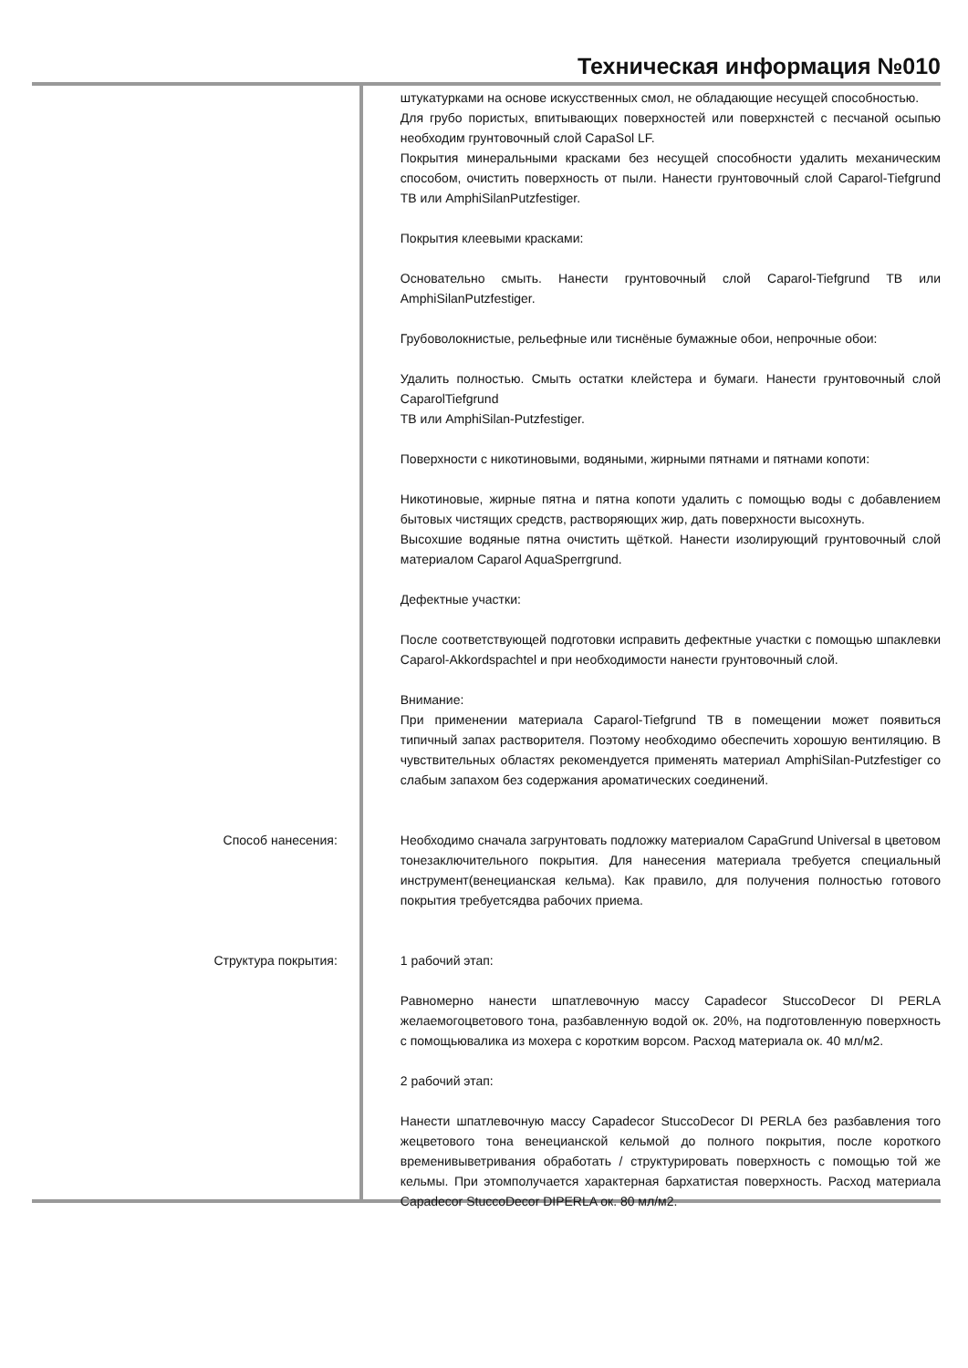Техническая информация №010
штукатурками на основе искусственных смол, не обладающие несущей способностью.
Для грубо пористых, впитывающих поверхностей или поверхнстей с песчаной осыпью необходим грунтовочный слой CapaSol LF.
Покрытия минеральными красками без несущей способности удалить механическим способом, очистить поверхность от пыли. Нанести грунтовочный слой Caparol-Tiefgrund TB или AmphiSilanPutzfestiger.
Покрытия клеевыми красками:
Основательно смыть. Нанести грунтовочный слой Caparol-Tiefgrund TB или AmphiSilanPutzfestiger.
Грубоволокнистые, рельефные или тиснёные бумажные обои, непрочные обои:
Удалить полностью. Смыть остатки клейстера и бумаги. Нанести грунтовочный слой CaparolTiefgrund
TB или AmphiSilan-Putzfestiger.
Поверхности с никотиновыми, водяными, жирными пятнами и пятнами копоти:
Никотиновые, жирные пятна и пятна копоти удалить с помощью воды с добавлением бытовых чистящих средств, растворяющих жир, дать поверхности высохнуть.
Высохшие водяные пятна очистить щёткой. Нанести изолирующий грунтовочный слой материалом Caparol AquaSperrgrund.
Дефектные участки:
После соответствующей подготовки исправить дефектные участки с помощью шпаклевки Caparol-Akkordspachtel и при необходимости нанести грунтовочный слой.
Внимание:
При применении материала Caparol-Tiefgrund TB в помещении может появиться типичный запах растворителя. Поэтому необходимо обеспечить хорошую вентиляцию. В чувствительных областях рекомендуется применять материал AmphiSilan-Putzfestiger со слабым запахом без содержания ароматических соединений.
Способ нанесения: Необходимо сначала загрунтовать подложку материалом CapaGrund Universal в цветовом тонезаключительного покрытия. Для нанесения материала требуется специальный инструмент(венецианская кельма). Как правило, для получения полностью готового покрытия требуетсядва рабочих приема.
Структура покрытия: 1 рабочий этап:
Равномерно нанести шпатлевочную массу Capadecor StuccoDecor DI PERLA желаемогоцветового тона, разбавленную водой ок. 20%, на подготовленную поверхность с помощьювалика из мохера с коротким ворсом. Расход материала ок. 40 мл/м2.
2 рабочий этап:
Нанести шпатлевочную массу Capadecor StuccoDecor DI PERLA без разбавления того жецветового тона венецианской кельмой до полного покрытия, после короткого временивыветривания обработать / структурировать поверхность с помощью той же кельмы. При этомполучается характерная бархатистая поверхность. Расход материала Capadecor StuccoDecor DIPERLA ок. 80 мл/м2.